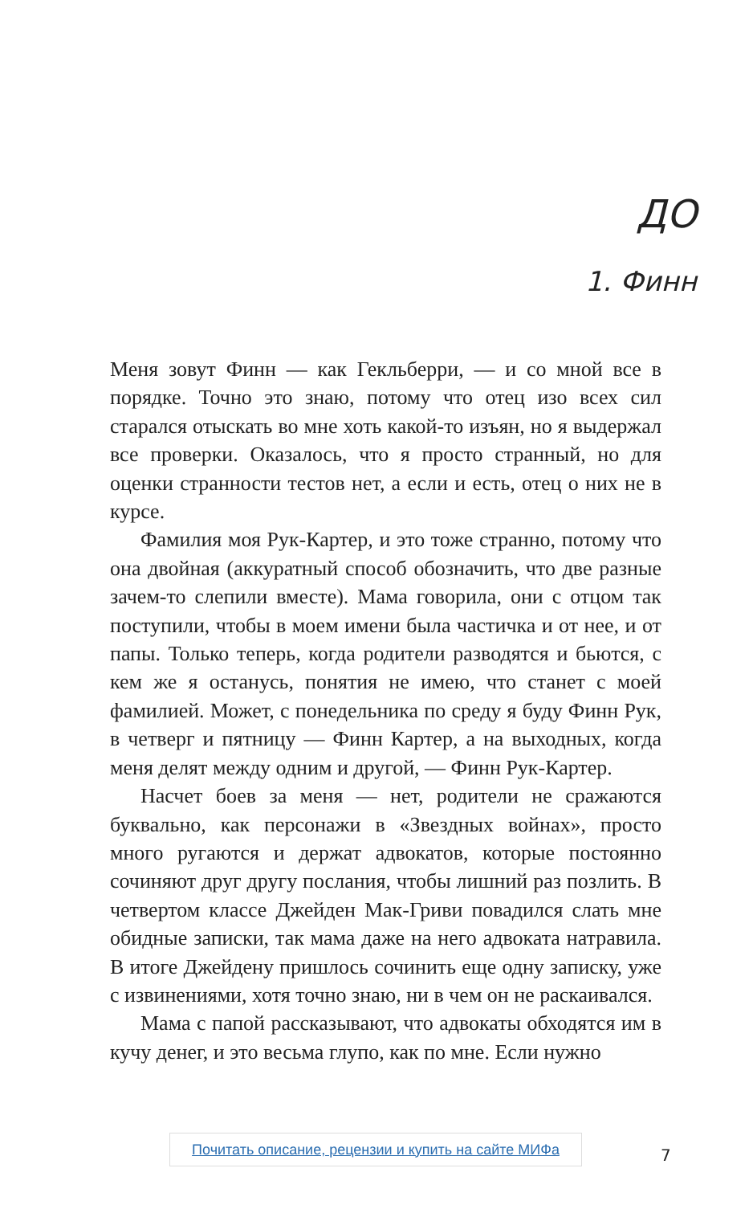ДО
1. Финн
Меня зовут Финн — как Гекльберри, — и со мной все в порядке. Точно это знаю, потому что отец изо всех сил старался отыскать во мне хоть какой-то изъян, но я вы­держал все проверки. Оказалось, что я просто странный, но для оценки странности тестов нет, а если и есть, отец о них не в курсе.
Фамилия моя Рук-Картер, и это тоже странно, потому что она двойная (аккуратный способ обозначить, что две разные зачем-то слепили вместе). Мама говорила, они с от­цом так поступили, чтобы в моем имени была частичка и от нее, и от папы. Только теперь, когда родители разво­дятся и бьются, с кем же я останусь, понятия не имею, что станет с моей фамилией. Может, с понедельника по сре­ду я буду Финн Рук, в четверг и пятницу — Финн Картер, а на выходных, когда меня делят между одним и другой, — Финн Рук-Картер.
Насчет боев за меня — нет, родители не сражаются буквально, как персонажи в «Звездных войнах», просто много ругаются и держат адвокатов, которые постоянно сочиняют друг другу послания, чтобы лишний раз по­злить. В четвертом классе Джейден Мак-Гриви повадился слать мне обидные записки, так мама даже на него адво­ката натравила. В итоге Джейдену пришлось сочинить еще одну записку, уже с извинениями, хотя точно знаю, ни в чем он не раскаивался.
Мама с папой рассказывают, что адвокаты обходятся им в кучу денег, и это весьма глупо, как по мне. Если нужно
Почитать описание, рецензии и купить на сайте МИФа
7